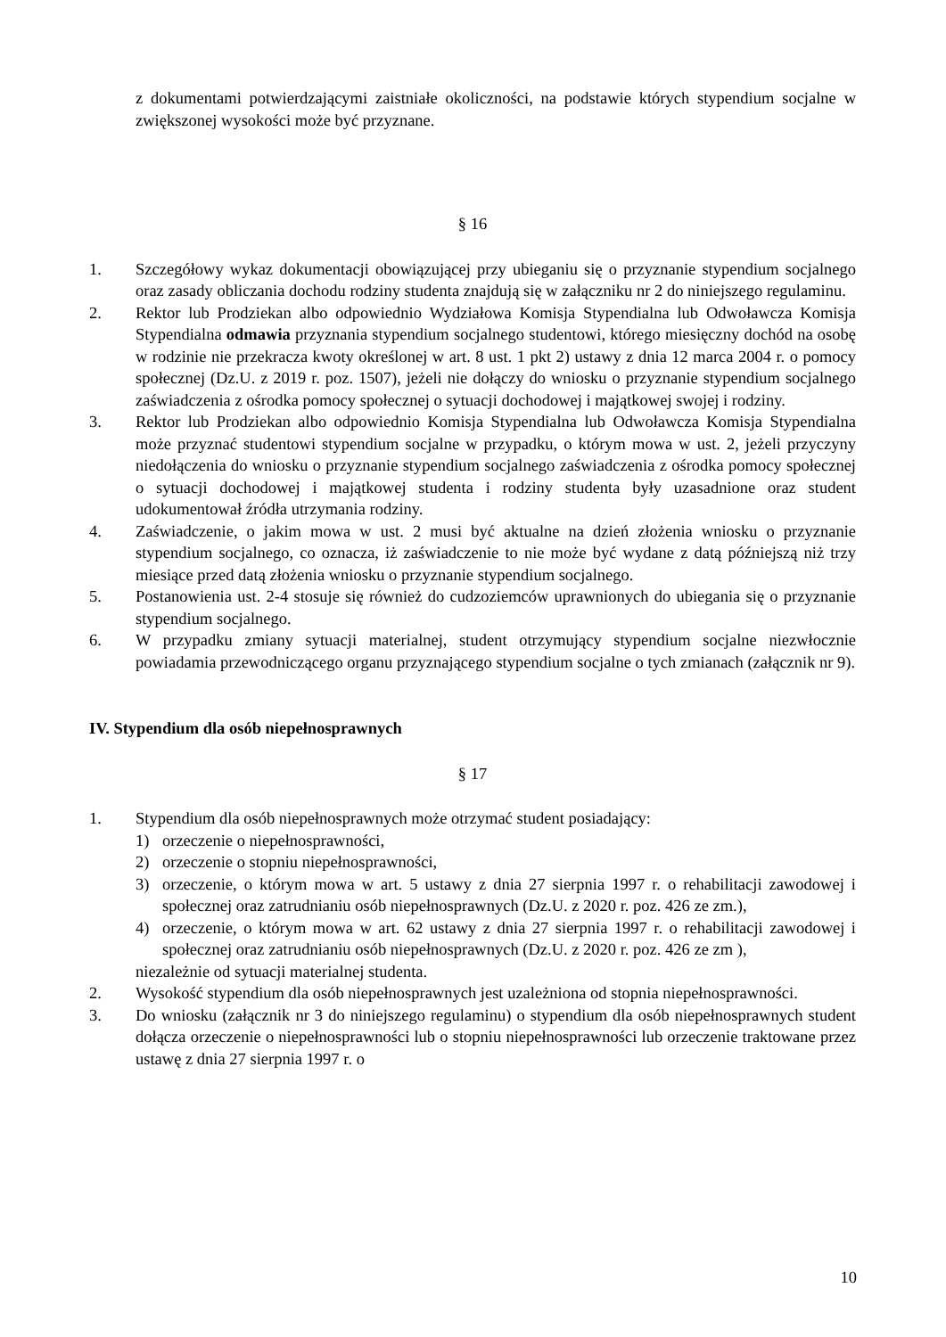z dokumentami potwierdzającymi zaistniałe okoliczności, na podstawie których stypendium socjalne w zwiększonej wysokości może być przyznane.
§ 16
1. Szczegółowy wykaz dokumentacji obowiązującej przy ubieganiu się o przyznanie stypendium socjalnego oraz zasady obliczania dochodu rodziny studenta znajdują się w załączniku nr 2 do niniejszego regulaminu.
2. Rektor lub Prodziekan albo odpowiednio Wydziałowa Komisja Stypendialna lub Odwoławcza Komisja Stypendialna odmawia przyznania stypendium socjalnego studentowi, którego miesięczny dochód na osobę w rodzinie nie przekracza kwoty określonej w art. 8 ust. 1 pkt 2) ustawy z dnia 12 marca 2004 r. o pomocy społecznej (Dz.U. z 2019 r. poz. 1507), jeżeli nie dołączy do wniosku o przyznanie stypendium socjalnego zaświadczenia z ośrodka pomocy społecznej o sytuacji dochodowej i majątkowej swojej i rodziny.
3. Rektor lub Prodziekan albo odpowiednio Komisja Stypendialna lub Odwoławcza Komisja Stypendialna może przyznać studentowi stypendium socjalne w przypadku, o którym mowa w ust. 2, jeżeli przyczyny niedołączenia do wniosku o przyznanie stypendium socjalnego zaświadczenia z ośrodka pomocy społecznej o sytuacji dochodowej i majątkowej studenta i rodziny studenta były uzasadnione oraz student udokumentował źródła utrzymania rodziny.
4. Zaświadczenie, o jakim mowa w ust. 2 musi być aktualne na dzień złożenia wniosku o przyznanie stypendium socjalnego, co oznacza, iż zaświadczenie to nie może być wydane z datą późniejszą niż trzy miesiące przed datą złożenia wniosku o przyznanie stypendium socjalnego.
5. Postanowienia ust. 2-4 stosuje się również do cudzoziemców uprawnionych do ubiegania się o przyznanie stypendium socjalnego.
6. W przypadku zmiany sytuacji materialnej, student otrzymujący stypendium socjalne niezwłocznie powiadamia przewodniczącego organu przyznającego stypendium socjalne o tych zmianach (załącznik nr 9).
IV. Stypendium dla osób niepełnosprawnych
§ 17
1. Stypendium dla osób niepełnosprawnych może otrzymać student posiadający:
1) orzeczenie o niepełnosprawności,
2) orzeczenie o stopniu niepełnosprawności,
3) orzeczenie, o którym mowa w art. 5 ustawy z dnia 27 sierpnia 1997 r. o rehabilitacji zawodowej i społecznej oraz zatrudnianiu osób niepełnosprawnych (Dz.U. z 2020 r. poz. 426 ze zm.),
4) orzeczenie, o którym mowa w art. 62 ustawy z dnia 27 sierpnia 1997 r. o rehabilitacji zawodowej i społecznej oraz zatrudnianiu osób niepełnosprawnych (Dz.U. z 2020 r. poz. 426 ze zm ),
niezależnie od sytuacji materialnej studenta.
2. Wysokość stypendium dla osób niepełnosprawnych jest uzależniona od stopnia niepełnosprawności.
3. Do wniosku (załącznik nr 3 do niniejszego regulaminu) o stypendium dla osób niepełnosprawnych student dołącza orzeczenie o niepełnosprawności lub o stopniu niepełnosprawności lub orzeczenie traktowane przez ustawę z dnia 27 sierpnia 1997 r. o
10